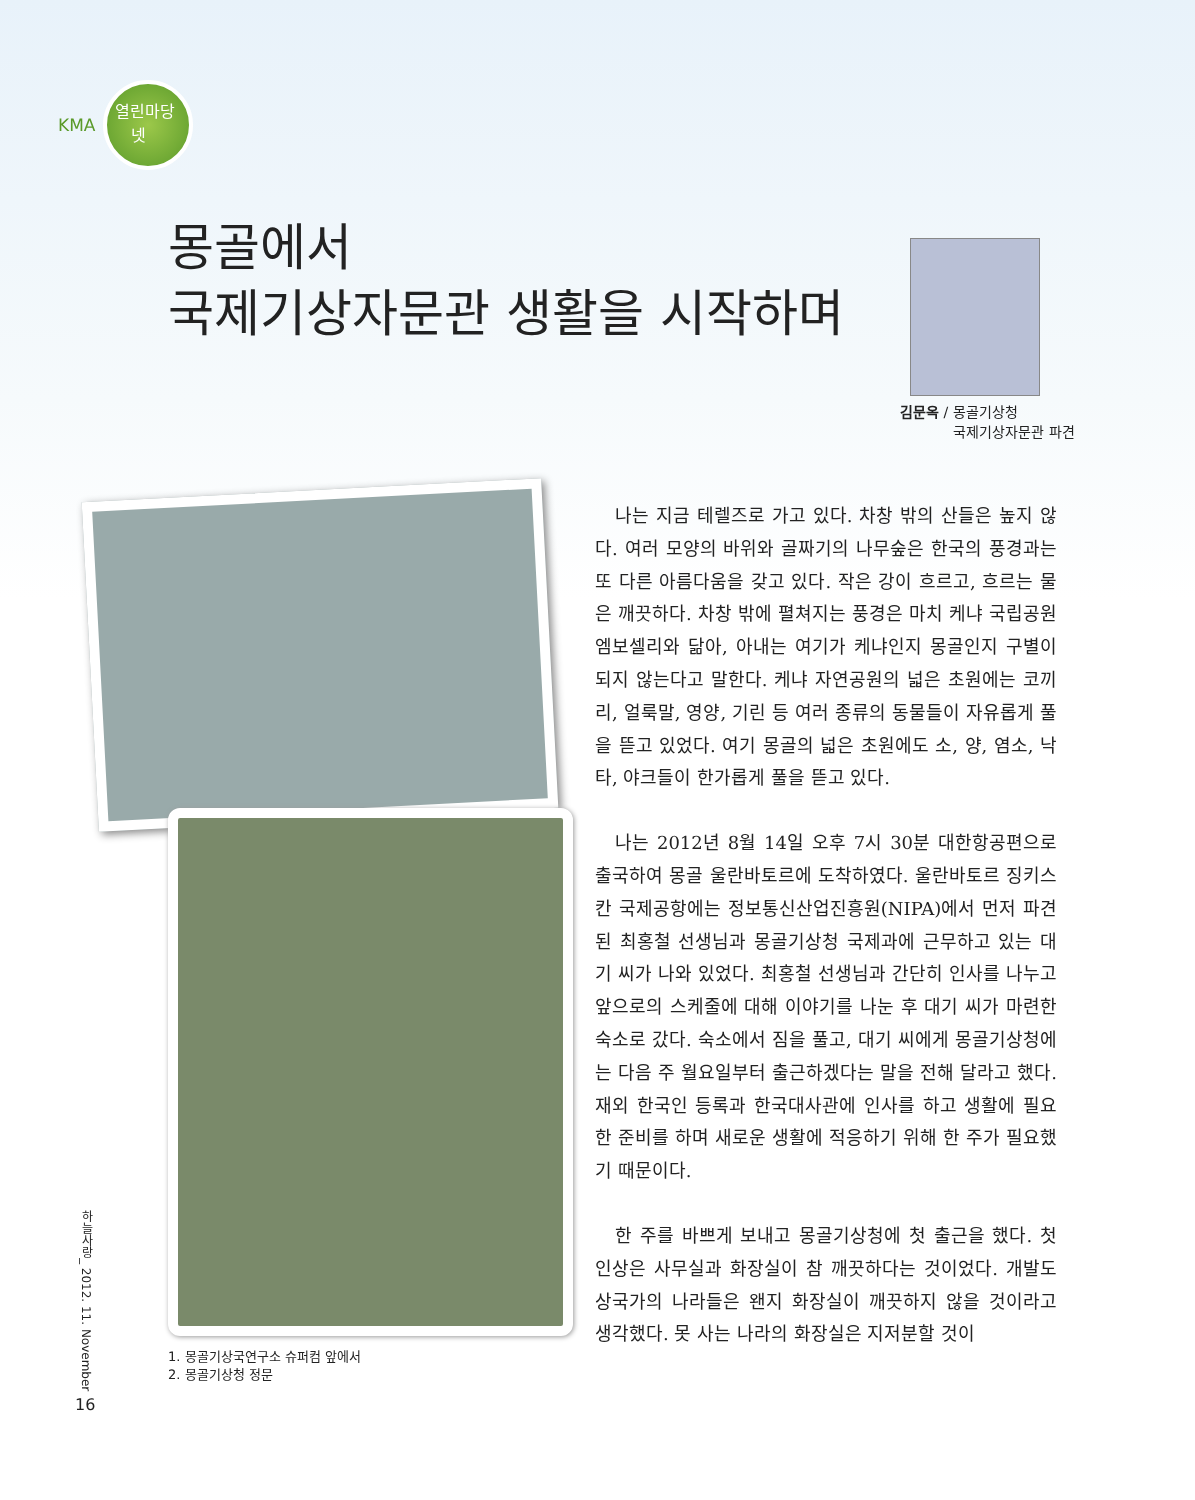KMA
열린마당
넷
몽골에서
국제기상자문관 생활을 시작하며
김문옥 / 몽골기상청
국제기상자문관 파견
1. 몽골기상국연구소 슈퍼컴 앞에서
2. 몽골기상청 정문
나는 지금 테렐즈로 가고 있다. 차창 밖의 산들은 높지 않다. 여러 모양의 바위와 골짜기의 나무숲은 한국의 풍경과는 또 다른 아름다움을 갖고 있다. 작은 강이 흐르고, 흐르는 물은 깨끗하다. 차창 밖에 펼쳐지는 풍경은 마치 케냐 국립공원 엠보셀리와 닮아, 아내는 여기가 케냐인지 몽골인지 구별이 되지 않는다고 말한다. 케냐 자연공원의 넓은 초원에는 코끼리, 얼룩말, 영양, 기린 등 여러 종류의 동물들이 자유롭게 풀을 뜯고 있었다. 여기 몽골의 넓은 초원에도 소, 양, 염소, 낙타, 야크들이 한가롭게 풀을 뜯고 있다.
나는 2012년 8월 14일 오후 7시 30분 대한항공편으로 출국하여 몽골 울란바토르에 도착하였다. 울란바토르 징키스칸 국제공항에는 정보통신산업진흥원(NIPA)에서 먼저 파견된 최홍철 선생님과 몽골기상청 국제과에 근무하고 있는 대기 씨가 나와 있었다. 최홍철 선생님과 간단히 인사를 나누고 앞으로의 스케줄에 대해 이야기를 나눈 후 대기 씨가 마련한 숙소로 갔다. 숙소에서 짐을 풀고, 대기 씨에게 몽골기상청에는 다음 주 월요일부터 출근하겠다는 말을 전해 달라고 했다. 재외 한국인 등록과 한국대사관에 인사를 하고 생활에 필요한 준비를 하며 새로운 생활에 적응하기 위해 한 주가 필요했기 때문이다.
한 주를 바쁘게 보내고 몽골기상청에 첫 출근을 했다. 첫 인상은 사무실과 화장실이 참 깨끗하다는 것이었다. 개발도상국가의 나라들은 왠지 화장실이 깨끗하지 않을 것이라고 생각했다. 못 사는 나라의 화장실은 지저분할 것이
하늘사랑_ 2012. 11. November
16